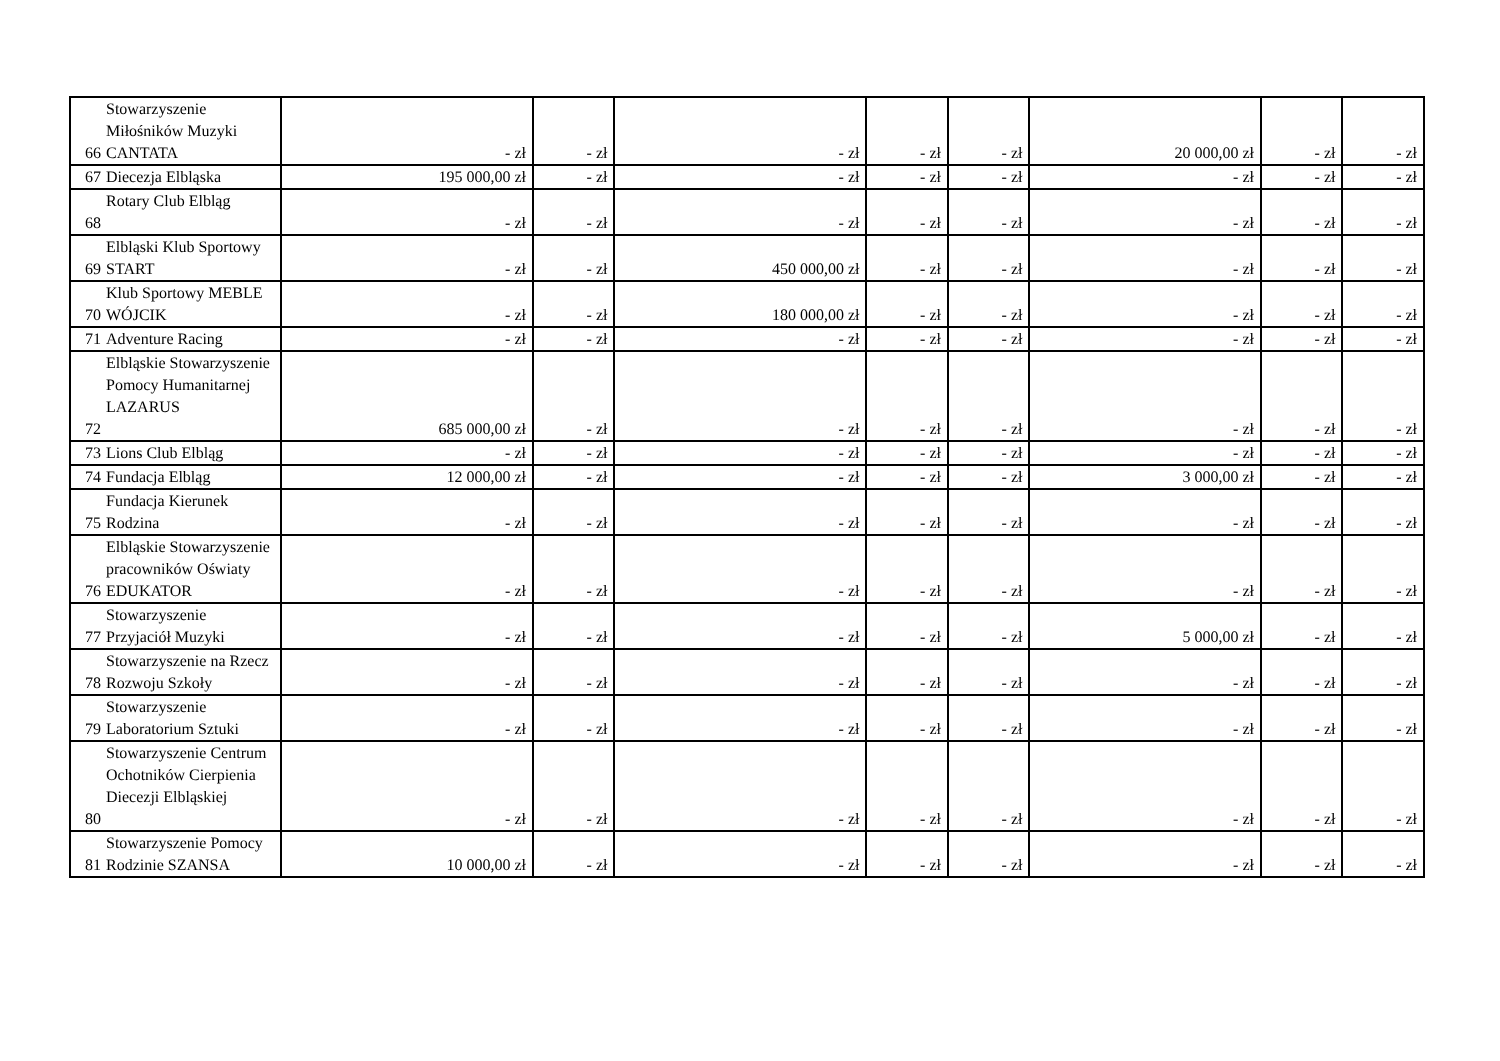| 66 | Stowarzyszenie Miłośników Muzyki CANTATA | - zł | - zł | - zł | - zł | - zł | 20 000,00 zł | - zł | - zł |
| 67 | Diecezja Elbląska | 195 000,00 zł | - zł | - zł | - zł | - zł | - zł | - zł | - zł |
| 68 | Rotary Club Elbląg | - zł | - zł | - zł | - zł | - zł | - zł | - zł | - zł |
| 69 | Elbląski Klub Sportowy START | - zł | - zł | 450 000,00 zł | - zł | - zł | - zł | - zł | - zł |
| 70 | Klub Sportowy MEBLE WÓJCIK | - zł | - zł | 180 000,00 zł | - zł | - zł | - zł | - zł | - zł |
| 71 | Adventure Racing | - zł | - zł | - zł | - zł | - zł | - zł | - zł | - zł |
| 72 | Elbląskie Stowarzyszenie Pomocy Humanitarnej LAZARUS | 685 000,00 zł | - zł | - zł | - zł | - zł | - zł | - zł | - zł |
| 73 | Lions Club Elbląg | - zł | - zł | - zł | - zł | - zł | - zł | - zł | - zł |
| 74 | Fundacja Elbląg | 12 000,00 zł | - zł | - zł | - zł | - zł | 3 000,00 zł | - zł | - zł |
| 75 | Fundacja Kierunek Rodzina | - zł | - zł | - zł | - zł | - zł | - zł | - zł | - zł |
| 76 | Elbląskie Stowarzyszenie pracowników Oświaty EDUKATOR | - zł | - zł | - zł | - zł | - zł | - zł | - zł | - zł |
| 77 | Stowarzyszenie Przyjaciół Muzyki | - zł | - zł | - zł | - zł | - zł | 5 000,00 zł | - zł | - zł |
| 78 | Stowarzyszenie na Rzecz Rozwoju Szkoły | - zł | - zł | - zł | - zł | - zł | - zł | - zł | - zł |
| 79 | Stowarzyszenie Laboratorium Sztuki | - zł | - zł | - zł | - zł | - zł | - zł | - zł | - zł |
| 80 | Stowarzyszenie Centrum Ochotników Cierpienia Diecezji Elbląskiej | - zł | - zł | - zł | - zł | - zł | - zł | - zł | - zł |
| 81 | Stowarzyszenie Pomocy Rodzinie SZANSA | 10 000,00 zł | - zł | - zł | - zł | - zł | - zł | - zł | - zł |